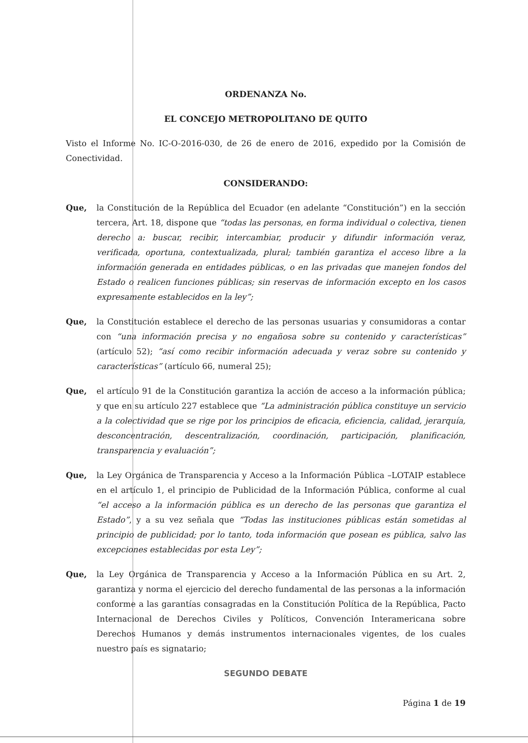ORDENANZA No.
EL CONCEJO METROPOLITANO DE QUITO
Visto el Informe No. IC-O-2016-030, de 26 de enero de 2016, expedido por la Comisión de Conectividad.
CONSIDERANDO:
Que, la Constitución de la República del Ecuador (en adelante “Constitución”) en la sección tercera, Art. 18, dispone que “todas las personas, en forma individual o colectiva, tienen derecho a: buscar, recibir, intercambiar, producir y difundir información veraz, verificada, oportuna, contextualizada, plural; también garantiza el acceso libre a la información generada en entidades públicas, o en las privadas que manejen fondos del Estado o realicen funciones públicas; sin reservas de información excepto en los casos expresamente establecidos en la ley”;
Que, la Constitución establece el derecho de las personas usuarias y consumidoras a contar con “una información precisa y no engañosa sobre su contenido y características” (artículo 52); “así como recibir información adecuada y veraz sobre su contenido y características” (artículo 66, numeral 25);
Que, el artículo 91 de la Constitución garantiza la acción de acceso a la información pública; y que en su artículo 227 establece que “La administración pública constituye un servicio a la colectividad que se rige por los principios de eficacia, eficiencia, calidad, jerarquía, desconcentración, descentralización, coordinación, participación, planificación, transparencia y evaluación”;
Que, la Ley Orgánica de Transparencia y Acceso a la Información Pública –LOTAIP establece en el artículo 1, el principio de Publicidad de la Información Pública, conforme al cual “el acceso a la información pública es un derecho de las personas que garantiza el Estado”, y a su vez señala que “Todas las instituciones públicas están sometidas al principio de publicidad; por lo tanto, toda información que posean es pública, salvo las excepciones establecidas por esta Ley”;
Que, la Ley Orgánica de Transparencia y Acceso a la Información Pública en su Art. 2, garantiza y norma el ejercicio del derecho fundamental de las personas a la información conforme a las garantías consagradas en la Constitución Política de la República, Pacto Internacional de Derechos Civiles y Políticos, Convención Interamericana sobre Derechos Humanos y demás instrumentos internacionales vigentes, de los cuales nuestro país es signatario;
SEGUNDO DEBATE
Página 1 de 19